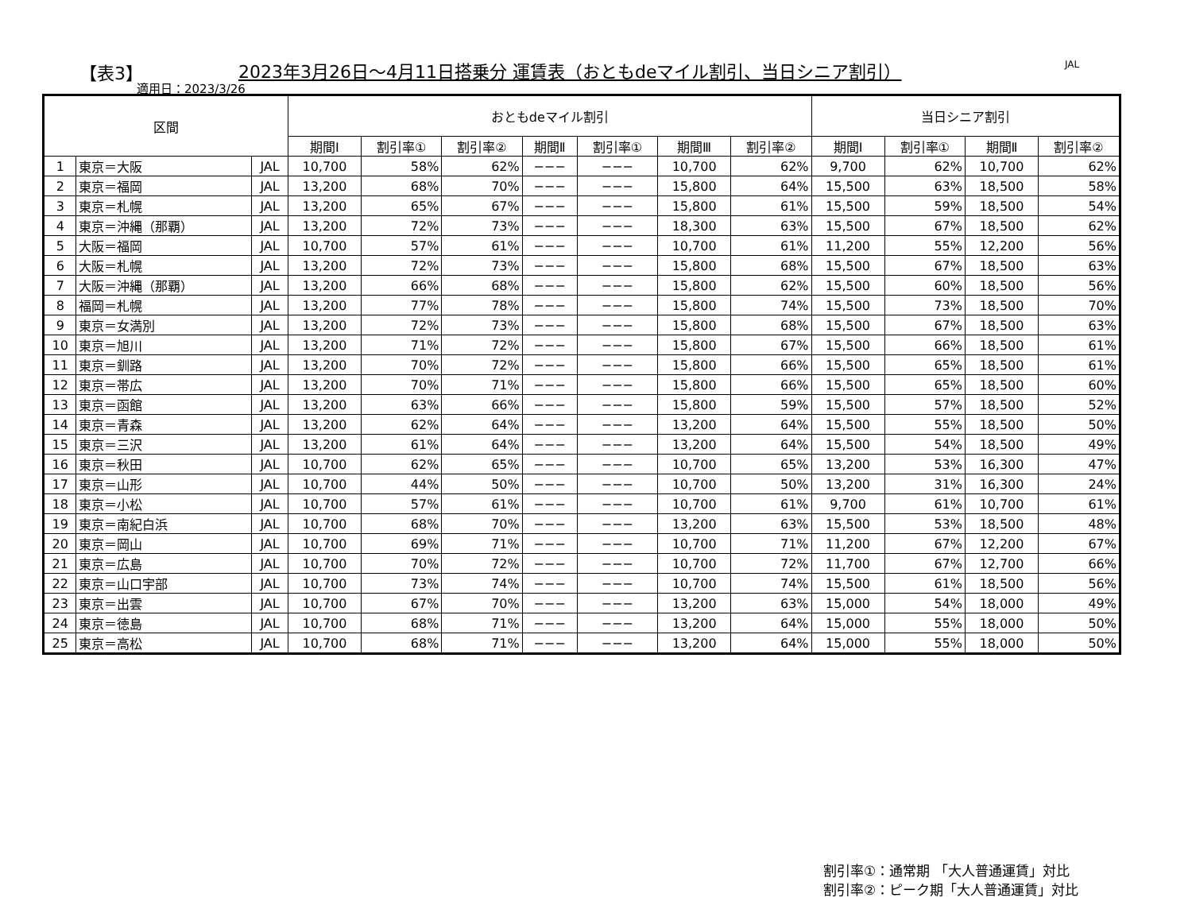【表3】
2023年3月26日～4月11日搭乗分 運賃表（おともdeマイル割引、当日シニア割引）
JAL
適用日：2023/3/26
| 区間 | | | おともdeマイル割引 | | | | | | | 当日シニア割引 | | | |
| --- | --- | --- | --- | --- | --- | --- | --- | --- | --- | --- | --- | --- | --- |
| | | | 期間Ⅰ | 割引率① | 割引率② | 期間Ⅱ | 割引率① | 期間Ⅲ | 割引率② | 期間Ⅰ | 割引率① | 期間Ⅱ | 割引率② |
| 1 | 東京＝大阪 | JAL | 10,700 | 58% | 62% | −−− | −−− | 10,700 | 62% | 9,700 | 62% | 10,700 | 62% |
| 2 | 東京＝福岡 | JAL | 13,200 | 68% | 70% | −−− | −−− | 15,800 | 64% | 15,500 | 63% | 18,500 | 58% |
| 3 | 東京＝札幌 | JAL | 13,200 | 65% | 67% | −−− | −−− | 15,800 | 61% | 15,500 | 59% | 18,500 | 54% |
| 4 | 東京＝沖縄（那覇） | JAL | 13,200 | 72% | 73% | −−− | −−− | 18,300 | 63% | 15,500 | 67% | 18,500 | 62% |
| 5 | 大阪＝福岡 | JAL | 10,700 | 57% | 61% | −−− | −−− | 10,700 | 61% | 11,200 | 55% | 12,200 | 56% |
| 6 | 大阪＝札幌 | JAL | 13,200 | 72% | 73% | −−− | −−− | 15,800 | 68% | 15,500 | 67% | 18,500 | 63% |
| 7 | 大阪＝沖縄（那覇） | JAL | 13,200 | 66% | 68% | −−− | −−− | 15,800 | 62% | 15,500 | 60% | 18,500 | 56% |
| 8 | 福岡＝札幌 | JAL | 13,200 | 77% | 78% | −−− | −−− | 15,800 | 74% | 15,500 | 73% | 18,500 | 70% |
| 9 | 東京＝女満別 | JAL | 13,200 | 72% | 73% | −−− | −−− | 15,800 | 68% | 15,500 | 67% | 18,500 | 63% |
| 10 | 東京＝旭川 | JAL | 13,200 | 71% | 72% | −−− | −−− | 15,800 | 67% | 15,500 | 66% | 18,500 | 61% |
| 11 | 東京＝釧路 | JAL | 13,200 | 70% | 72% | −−− | −−− | 15,800 | 66% | 15,500 | 65% | 18,500 | 61% |
| 12 | 東京＝帯広 | JAL | 13,200 | 70% | 71% | −−− | −−− | 15,800 | 66% | 15,500 | 65% | 18,500 | 60% |
| 13 | 東京＝函館 | JAL | 13,200 | 63% | 66% | −−− | −−− | 15,800 | 59% | 15,500 | 57% | 18,500 | 52% |
| 14 | 東京＝青森 | JAL | 13,200 | 62% | 64% | −−− | −−− | 13,200 | 64% | 15,500 | 55% | 18,500 | 50% |
| 15 | 東京＝三沢 | JAL | 13,200 | 61% | 64% | −−− | −−− | 13,200 | 64% | 15,500 | 54% | 18,500 | 49% |
| 16 | 東京＝秋田 | JAL | 10,700 | 62% | 65% | −−− | −−− | 10,700 | 65% | 13,200 | 53% | 16,300 | 47% |
| 17 | 東京＝山形 | JAL | 10,700 | 44% | 50% | −−− | −−− | 10,700 | 50% | 13,200 | 31% | 16,300 | 24% |
| 18 | 東京＝小松 | JAL | 10,700 | 57% | 61% | −−− | −−− | 10,700 | 61% | 9,700 | 61% | 10,700 | 61% |
| 19 | 東京＝南紀白浜 | JAL | 10,700 | 68% | 70% | −−− | −−− | 13,200 | 63% | 15,500 | 53% | 18,500 | 48% |
| 20 | 東京＝岡山 | JAL | 10,700 | 69% | 71% | −−− | −−− | 10,700 | 71% | 11,200 | 67% | 12,200 | 67% |
| 21 | 東京＝広島 | JAL | 10,700 | 70% | 72% | −−− | −−− | 10,700 | 72% | 11,700 | 67% | 12,700 | 66% |
| 22 | 東京＝山口宇部 | JAL | 10,700 | 73% | 74% | −−− | −−− | 10,700 | 74% | 15,500 | 61% | 18,500 | 56% |
| 23 | 東京＝出雲 | JAL | 10,700 | 67% | 70% | −−− | −−− | 13,200 | 63% | 15,000 | 54% | 18,000 | 49% |
| 24 | 東京＝徳島 | JAL | 10,700 | 68% | 71% | −−− | −−− | 13,200 | 64% | 15,000 | 55% | 18,000 | 50% |
| 25 | 東京＝高松 | JAL | 10,700 | 68% | 71% | −−− | −−− | 13,200 | 64% | 15,000 | 55% | 18,000 | 50% |
割引率①：通常期 「大人普通運賃」対比
割引率②：ピーク期「大人普通運賃」対比